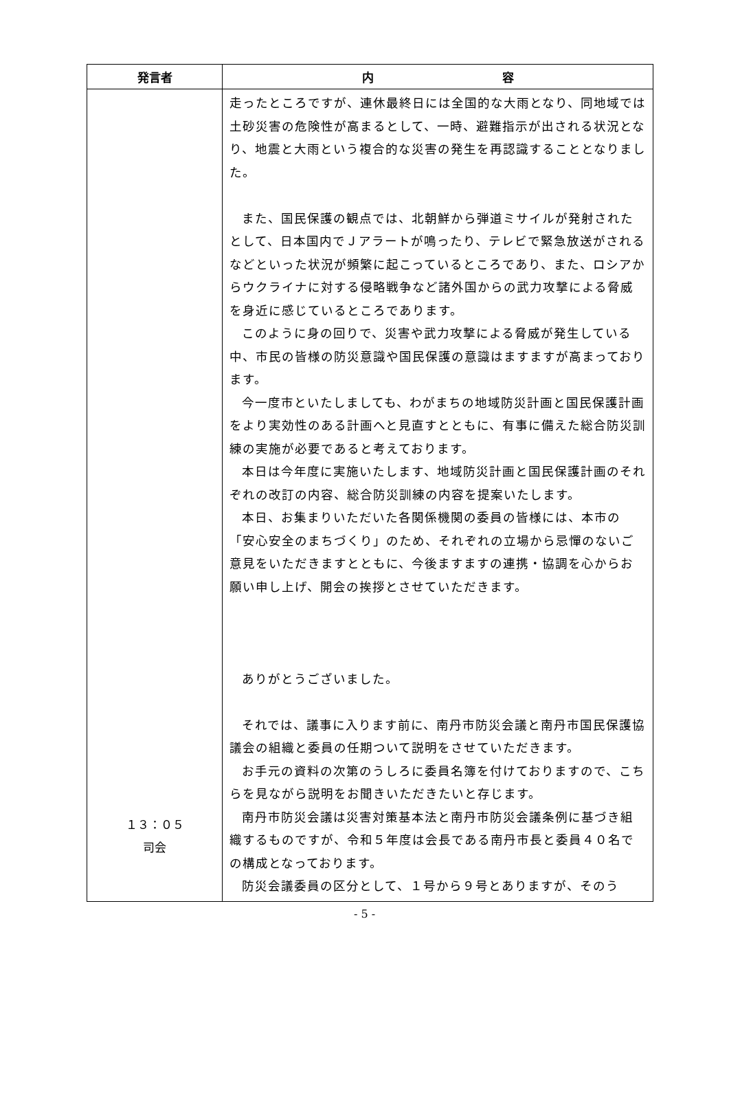| 発言者 | 内 容 |
| --- | --- |
| １３：０５ 司会 | 走ったところですが、連休最終日には全国的な大雨となり、同地域では土砂災害の危険性が高まるとして、一時、避難指示が出される状況となり、地震と大雨という複合的な災害の発生を再認識することとなりました。 また、国民保護の観点では、北朝鮮から弾道ミサイルが発射されたとして、日本国内でＪアラートが鳴ったり、テレビで緊急放送がされるなどといった状況が頻繁に起こっているところであり、また、ロシアからウクライナに対する侵略戦争など諸外国からの武力攻撃による脅威を身近に感じているところであります。 このように身の回りで、災害や武力攻撃による脅威が発生している中、市民の皆様の防災意識や国民保護の意識はますますが高まっております。 今一度市といたしましても、わがまちの地域防災計画と国民保護計画をより実効性のある計画へと見直すとともに、有事に備えた総合防災訓練の実施が必要であると考えております。 本日は今年度に実施いたします、地域防災計画と国民保護計画のそれぞれの改訂の内容、総合防災訓練の内容を提案いたします。 本日、お集まりいただいた各関係機関の委員の皆様には、本市の「安心安全のまちづくり」のため、それぞれの立場から忌憚のないご意見をいただきますとともに、今後ますますの連携・協調を心からお願い申し上げ、開会の挨拶とさせていただきます。 ありがとうございました。 それでは、議事に入ります前に、南丹市防災会議と南丹市国民保護協議会の組織と委員の任期ついて説明をさせていただきます。 お手元の資料の次第のうしろに委員名簿を付けておりますので、こちらを見ながら説明をお聞きいただきたいと存じます。 南丹市防災会議は災害対策基本法と南丹市防災会議条例に基づき組織するものですが、令和５年度は会長である南丹市長と委員４０名での構成となっております。 防災会議委員の区分として、１号から９号とありますが、そのう |
- 5 -